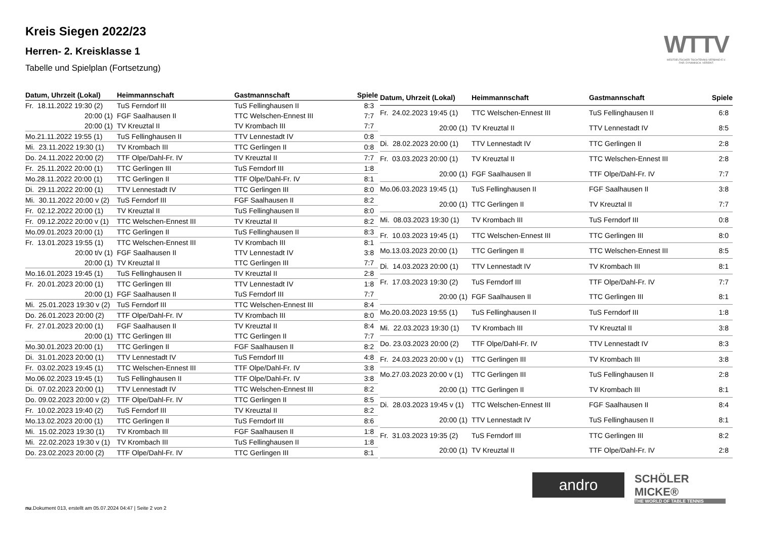Kreis Siegen 2022/23
Herren- 2. Kreisklasse 1
Tabelle und Spielplan (Fortsetzung)
WTTV
WESTDEUTSCHER TISCHTENNIS-VERBAND E.V.
FAIR. DYNAMISCH. VEREINT.
| Datum, Uhrzeit (Lokal) | Heimmannschaft | Gastmannschaft | Spiele |
| --- | --- | --- | --- |
| Fr. 18.11.2022 19:30 (2) | TuS Ferndorf III | TuS Fellinghausen II | 8:3 |
| 20:00 (1) | FGF Saalhausen II | TTC Welschen-Ennest III | 7:7 |
| 20:00 (1) | TV Kreuztal II | TV Krombach III | 7:7 |
| Mo.21.11.2022 19:55 (1) | TuS Fellinghausen II | TTV Lennestadt IV | 0:8 |
| Mi. 23.11.2022 19:30 (1) | TV Krombach III | TTC Gerlingen II | 0:8 |
| Do. 24.11.2022 20:00 (2) | TTF Olpe/Dahl-Fr. IV | TV Kreuztal II | 7:7 |
| Fr. 25.11.2022 20:00 (1) | TTC Gerlingen III | TuS Ferndorf III | 1:8 |
| Mo.28.11.2022 20:00 (1) | TTC Gerlingen II | TTF Olpe/Dahl-Fr. IV | 8:1 |
| Di. 29.11.2022 20:00 (1) | TTV Lennestadt IV | TTC Gerlingen III | 8:0 |
| Mi. 30.11.2022 20:00 v (2) | TuS Ferndorf III | FGF Saalhausen II | 8:2 |
| Fr. 02.12.2022 20:00 (1) | TV Kreuztal II | TuS Fellinghausen II | 8:0 |
| Fr. 09.12.2022 20:00 v (1) | TTC Welschen-Ennest III | TV Kreuztal II | 8:2 |
| Mo.09.01.2023 20:00 (1) | TTC Gerlingen II | TuS Fellinghausen II | 8:3 |
| Fr. 13.01.2023 19:55 (1) | TTC Welschen-Ennest III | TV Krombach III | 8:1 |
| 20:00 t/v (1) | FGF Saalhausen II | TTV Lennestadt IV | 3:8 |
| 20:00 (1) | TV Kreuztal II | TTC Gerlingen III | 7:7 |
| Mo.16.01.2023 19:45 (1) | TuS Fellinghausen II | TV Kreuztal II | 2:8 |
| Fr. 20.01.2023 20:00 (1) | TTC Gerlingen III | TTV Lennestadt IV | 1:8 |
| 20:00 (1) | FGF Saalhausen II | TuS Ferndorf III | 7:7 |
| Mi. 25.01.2023 19:30 v (2) | TuS Ferndorf III | TTC Welschen-Ennest III | 8:4 |
| Do. 26.01.2023 20:00 (2) | TTF Olpe/Dahl-Fr. IV | TV Krombach III | 8:0 |
| Fr. 27.01.2023 20:00 (1) | FGF Saalhausen II | TV Kreuztal II | 8:4 |
| 20:00 (1) | TTC Gerlingen III | TTC Gerlingen II | 7:7 |
| Mo.30.01.2023 20:00 (1) | TTC Gerlingen II | FGF Saalhausen II | 8:2 |
| Di. 31.01.2023 20:00 (1) | TTV Lennestadt IV | TuS Ferndorf III | 4:8 |
| Fr. 03.02.2023 19:45 (1) | TTC Welschen-Ennest III | TTF Olpe/Dahl-Fr. IV | 3:8 |
| Mo.06.02.2023 19:45 (1) | TuS Fellinghausen II | TTF Olpe/Dahl-Fr. IV | 3:8 |
| Di. 07.02.2023 20:00 (1) | TTV Lennestadt IV | TTC Welschen-Ennest III | 8:2 |
| Do. 09.02.2023 20:00 v (2) | TTF Olpe/Dahl-Fr. IV | TTC Gerlingen II | 8:5 |
| Fr. 10.02.2023 19:40 (2) | TuS Ferndorf III | TV Kreuztal II | 8:2 |
| Mo.13.02.2023 20:00 (1) | TTC Gerlingen II | TuS Ferndorf III | 8:6 |
| Mi. 15.02.2023 19:30 (1) | TV Krombach III | FGF Saalhausen II | 1:8 |
| Mi. 22.02.2023 19:30 v (1) | TV Krombach III | TuS Fellinghausen II | 1:8 |
| Do. 23.02.2023 20:00 (2) | TTF Olpe/Dahl-Fr. IV | TTC Gerlingen III | 8:1 |
| Datum, Uhrzeit (Lokal) | Heimmannschaft | Gastmannschaft | Spiele |
| --- | --- | --- | --- |
| Fr. 24.02.2023 19:45 (1) | TTC Welschen-Ennest III | TuS Fellinghausen II | 6:8 |
| 20:00 (1) | TV Kreuztal II | TTV Lennestadt IV | 8:5 |
| Di. 28.02.2023 20:00 (1) | TTV Lennestadt IV | TTC Gerlingen II | 2:8 |
| Fr. 03.03.2023 20:00 (1) | TV Kreuztal II | TTC Welschen-Ennest III | 2:8 |
| 20:00 (1) | FGF Saalhausen II | TTF Olpe/Dahl-Fr. IV | 7:7 |
| Mo.06.03.2023 19:45 (1) | TuS Fellinghausen II | FGF Saalhausen II | 3:8 |
| 20:00 (1) | TTC Gerlingen II | TV Kreuztal II | 7:7 |
| Mi. 08.03.2023 19:30 (1) | TV Krombach III | TuS Ferndorf III | 0:8 |
| Fr. 10.03.2023 19:45 (1) | TTC Welschen-Ennest III | TTC Gerlingen III | 8:0 |
| Mo.13.03.2023 20:00 (1) | TTC Gerlingen II | TTC Welschen-Ennest III | 8:5 |
| Di. 14.03.2023 20:00 (1) | TTV Lennestadt IV | TV Krombach III | 8:1 |
| Fr. 17.03.2023 19:30 (2) | TuS Ferndorf III | TTF Olpe/Dahl-Fr. IV | 7:7 |
| 20:00 (1) | FGF Saalhausen II | TTC Gerlingen III | 8:1 |
| Mo.20.03.2023 19:55 (1) | TuS Fellinghausen II | TuS Ferndorf III | 1:8 |
| Mi. 22.03.2023 19:30 (1) | TV Krombach III | TV Kreuztal II | 3:8 |
| Do. 23.03.2023 20:00 (2) | TTF Olpe/Dahl-Fr. IV | TTV Lennestadt IV | 8:3 |
| Fr. 24.03.2023 20:00 v (1) | TTC Gerlingen III | TV Krombach III | 3:8 |
| Mo.27.03.2023 20:00 v (1) | TTC Gerlingen III | TuS Fellinghausen II | 2:8 |
| 20:00 (1) | TTC Gerlingen II | TV Krombach III | 8:1 |
| Di. 28.03.2023 19:45 v (1) | TTC Welschen-Ennest III | FGF Saalhausen II | 8:4 |
| 20:00 (1) | TTV Lennestadt IV | TuS Fellinghausen II | 8:1 |
| Fr. 31.03.2023 19:35 (2) | TuS Ferndorf III | TTC Gerlingen III | 8:2 |
| 20:00 (1) | TV Kreuztal II | TTF Olpe/Dahl-Fr. IV | 2:8 |
andro
SCHÖLER
MICKE®
THE WORLD OF TABLE TENNIS
nu.Dokument 013, erstellt am 05.07.2024 04:47 | Seite 2 von 2